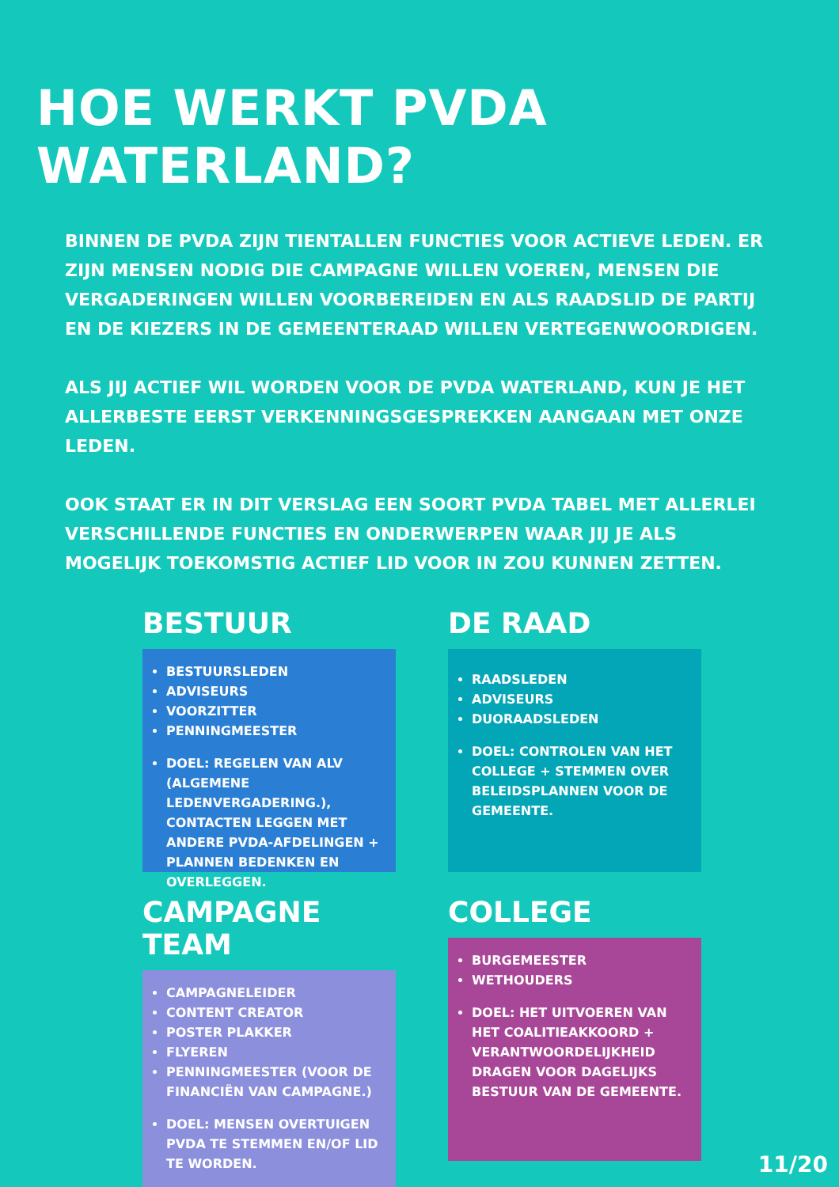HOE WERKT PVDA WATERLAND?
BINNEN DE PVDA ZIJN TIENTALLEN FUNCTIES VOOR ACTIEVE LEDEN. ER ZIJN MENSEN NODIG DIE CAMPAGNE WILLEN VOEREN, MENSEN DIE VERGADERINGEN WILLEN VOORBEREIDEN EN ALS RAADSLID DE PARTIJ EN DE KIEZERS IN DE GEMEENTERAAD WILLEN VERTEGENWOORDIGEN.
ALS JIJ ACTIEF WIL WORDEN VOOR DE PVDA WATERLAND, KUN JE HET ALLERBESTE EERST VERKENNINGSGESPREKKEN AANGAAN MET ONZE LEDEN.
OOK STAAT ER IN DIT VERSLAG EEN SOORT PVDA TABEL MET ALLERLEI VERSCHILLENDE FUNCTIES EN ONDERWERPEN WAAR JIJ JE ALS MOGELIJK TOEKOMSTIG ACTIEF LID VOOR IN ZOU KUNNEN ZETTEN.
BESTUUR
BESTUURSLEDEN
ADVISEURS
VOORZITTER
PENNINGMEESTER
DOEL: REGELEN VAN ALV (ALGEMENE LEDENVERGADERING.), CONTACTEN LEGGEN MET ANDERE PVDA-AFDELINGEN + PLANNEN BEDENKEN EN OVERLEGGEN.
DE RAAD
RAADSLEDEN
ADVISEURS
DUORAADSLEDEN
DOEL: CONTROLEN VAN HET COLLEGE + STEMMEN OVER BELEIDSPLANNEN VOOR DE GEMEENTE.
CAMPAGNE TEAM
CAMPAGNELEIDER
CONTENT CREATOR
POSTER PLAKKER
FLYEREN
PENNINGMEESTER (VOOR DE FINANCIËN VAN CAMPAGNE.)
DOEL: MENSEN OVERTUIGEN PVDA TE STEMMEN EN/OF LID TE WORDEN.
COLLEGE
BURGEMEESTER
WETHOUDERS
DOEL: HET UITVOEREN VAN HET COALITIEAKKOORD + VERANTWOORDELIJKHEID DRAGEN VOOR DAGELIJKS BESTUUR VAN DE GEMEENTE.
11/20